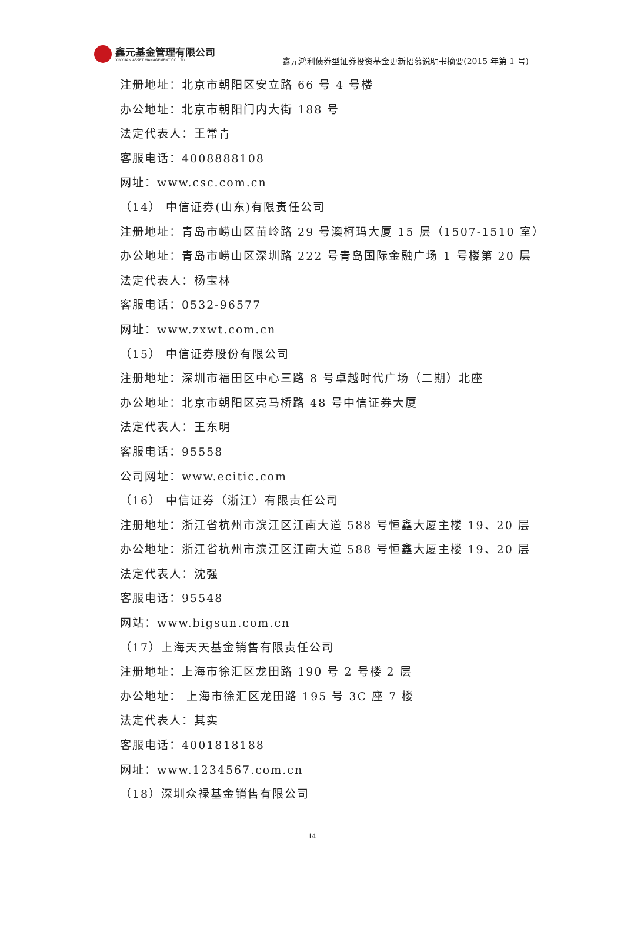鑫元基金管理有限公司
XINYUAN ASSET MANAGEMENT CO.,LTD.
鑫元鸿利债券型证券投资基金更新招募说明书摘要(2015 年第 1 号)
注册地址：北京市朝阳区安立路 66 号 4 号楼
办公地址：北京市朝阳门内大街 188 号
法定代表人：王常青
客服电话：4008888108
网址：www.csc.com.cn
（14） 中信证券(山东)有限责任公司
注册地址：青岛市崂山区苗岭路 29 号澳柯玛大厦 15 层（1507-1510 室）
办公地址：青岛市崂山区深圳路 222 号青岛国际金融广场 1 号楼第 20 层
法定代表人：杨宝林
客服电话：0532-96577
网址：www.zxwt.com.cn
（15） 中信证券股份有限公司
注册地址：深圳市福田区中心三路 8 号卓越时代广场（二期）北座
办公地址：北京市朝阳区亮马桥路 48 号中信证券大厦
法定代表人：王东明
客服电话：95558
公司网址：www.ecitic.com
（16） 中信证券（浙江）有限责任公司
注册地址：浙江省杭州市滨江区江南大道 588 号恒鑫大厦主楼 19、20 层
办公地址：浙江省杭州市滨江区江南大道 588 号恒鑫大厦主楼 19、20 层
法定代表人：沈强
客服电话：95548
网站：www.bigsun.com.cn
（17）上海天天基金销售有限责任公司
注册地址：上海市徐汇区龙田路 190 号 2 号楼 2 层
办公地址： 上海市徐汇区龙田路 195 号 3C 座 7 楼
法定代表人：其实
客服电话：4001818188
网址：www.1234567.com.cn
（18）深圳众禄基金销售有限公司
14